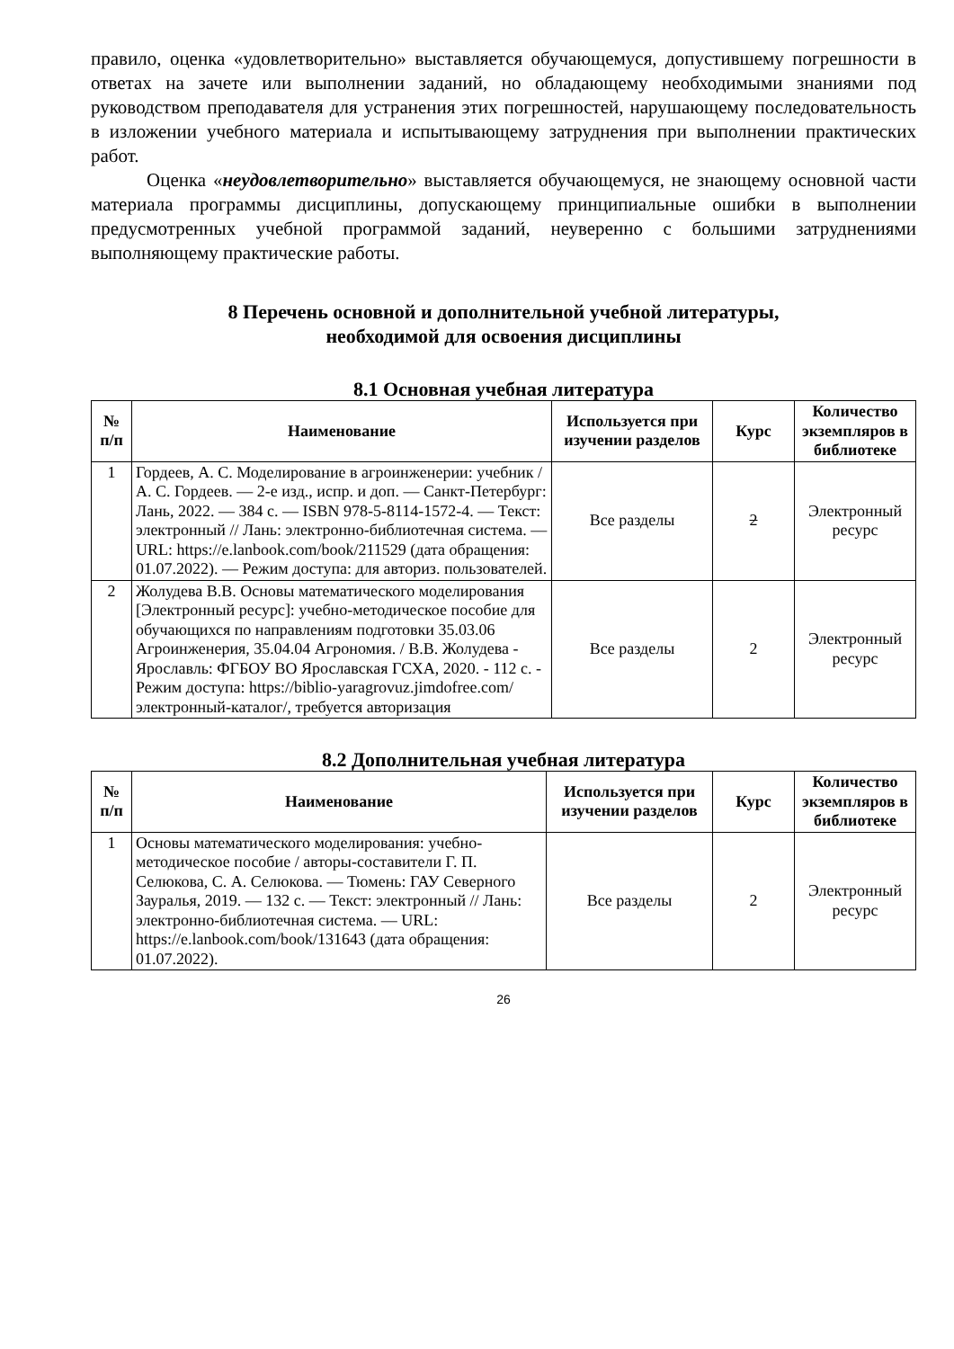правило, оценка «удовлетворительно» выставляется обучающемуся, допустившему погрешности в ответах на зачете или выполнении заданий, но обладающему необходимыми знаниями под руководством преподавателя для устранения этих погрешностей, нарушающему последовательность в изложении учебного материала и испытывающему затруднения при выполнении практических работ.
Оценка «неудовлетворительно» выставляется обучающемуся, не знающему основной части материала программы дисциплины, допускающему принципиальные ошибки в выполнении предусмотренных учебной программой заданий, неуверенно с большими затруднениями выполняющему практические работы.
8 Перечень основной и дополнительной учебной литературы,
необходимой для освоения дисциплины
8.1 Основная учебная литература
| № п/п | Наименование | Используется при изучении разделов | Курс | Количество экземпляров в библиотеке |
| --- | --- | --- | --- | --- |
| 1 | Гордеев, А. С. Моделирование в агроинженерии: учебник / А. С. Гордеев. — 2-е изд., испр. и доп. — Санкт-Петербург: Лань, 2022. — 384 с. — ISBN 978-5-8114-1572-4. — Текст: электронный // Лань: электронно-библиотечная система. — URL: https://e.lanbook.com/book/211529 (дата обращения: 01.07.2022). — Режим доступа: для авториз. пользователей. | Все разделы | 2 | Электронный ресурс |
| 2 | Жолудева В.В. Основы математического моделирования [Электронный ресурс]: учебно-методическое пособие для обучающихся по направлениям подготовки 35.03.06 Агроинженерия, 35.04.04 Агрономия. / В.В. Жолудева - Ярославль: ФГБОУ ВО Ярославская ГСХА, 2020. - 112 с. - Режим доступа: https://biblio-yaragrovuz.jimdofree.com/электронный-каталог/, требуется авторизация | Все разделы | 2 | Электронный ресурс |
8.2 Дополнительная учебная литература
| № п/п | Наименование | Используется при изучении разделов | Курс | Количество экземпляров в библиотеке |
| --- | --- | --- | --- | --- |
| 1 | Основы математического моделирования: учебно-методическое пособие / авторы-составители Г. П. Селюкова, С. А. Селюкова. — Тюмень: ГАУ Северного Зауралья, 2019. — 132 с. — Текст: электронный // Лань: электронно-библиотечная система. — URL: https://e.lanbook.com/book/131643 (дата обращения: 01.07.2022). | Все разделы | 2 | Электронный ресурс |
26